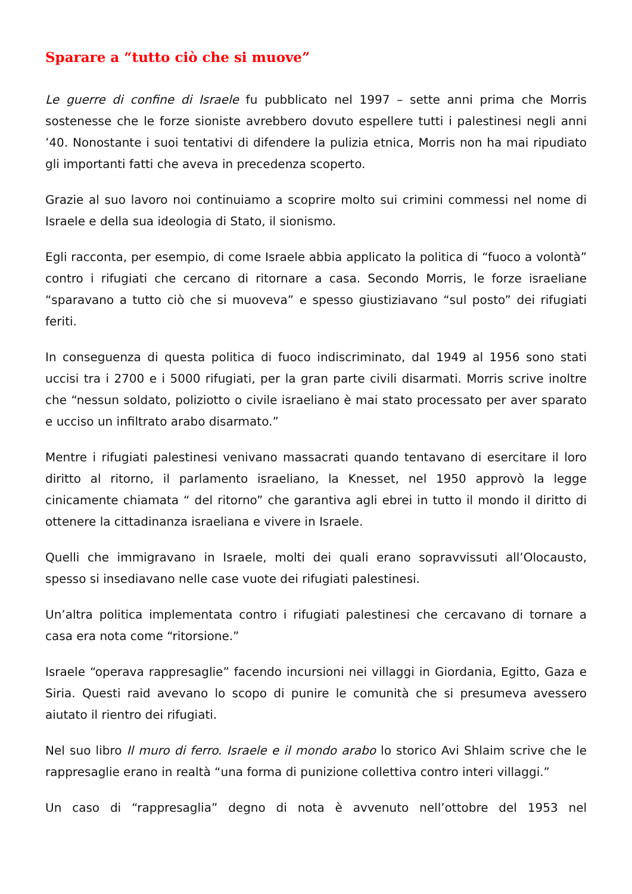Sparare a “tutto ciò che si muove”
Le guerre di confine di Israele fu pubblicato nel 1997 – sette anni prima che Morris sostenesse che le forze sioniste avrebbero dovuto espellere tutti i palestinesi negli anni ’40. Nonostante i suoi tentativi di difendere la pulizia etnica, Morris non ha mai ripudiato gli importanti fatti che aveva in precedenza scoperto.
Grazie al suo lavoro noi continuiamo a scoprire molto sui crimini commessi nel nome di Israele e della sua ideologia di Stato, il sionismo.
Egli racconta, per esempio, di come Israele abbia applicato la politica di “fuoco a volontà” contro i rifugiati che cercano di ritornare a casa. Secondo Morris, le forze israeliane “sparavano a tutto ciò che si muoveva” e spesso giustiziavano “sul posto” dei rifugiati feriti.
In conseguenza di questa politica di fuoco indiscriminato, dal 1949 al 1956 sono stati uccisi tra i 2700 e i 5000 rifugiati, per la gran parte civili disarmati. Morris scrive inoltre che “nessun soldato, poliziotto o civile israeliano è mai stato processato per aver sparato e ucciso un infiltrato arabo disarmato.”
Mentre i rifugiati palestinesi venivano massacrati quando tentavano di esercitare il loro diritto al ritorno, il parlamento israeliano, la Knesset, nel 1950 approvò la legge cinicamente chiamata “ del ritorno” che garantiva agli ebrei in tutto il mondo il diritto di ottenere la cittadinanza israeliana e vivere in Israele.
Quelli che immigravano in Israele, molti dei quali erano sopravvissuti all’Olocausto, spesso si insediavano nelle case vuote dei rifugiati palestinesi.
Un’altra politica implementata contro i rifugiati palestinesi che cercavano di tornare a casa era nota come “ritorsione.”
Israele “operava rappresaglie” facendo incursioni nei villaggi in Giordania, Egitto, Gaza e Siria. Questi raid avevano lo scopo di punire le comunità che si presumeva avessero aiutato il rientro dei rifugiati.
Nel suo libro Il muro di ferro. Israele e il mondo arabo lo storico Avi Shlaim scrive che le rappresaglie erano in realtà “una forma di punizione collettiva contro interi villaggi.”
Un caso di “rappresaglia” degno di nota è avvenuto nell’ottobre del 1953 nel